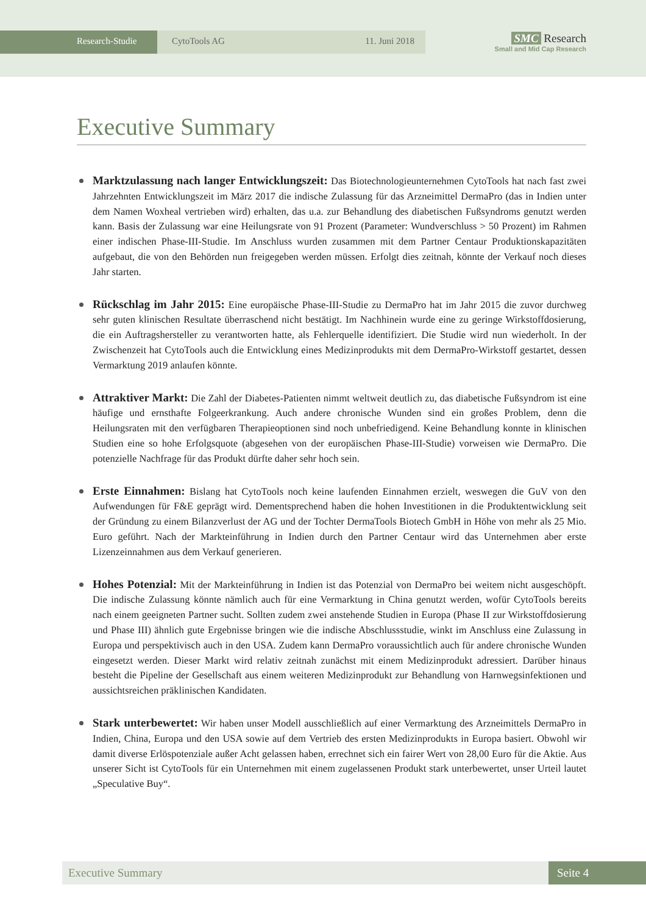Research-Studie CytoTools AG 11. Juni 2018
SMC Research
Small and Mid Cap Research
Executive Summary
Marktzulassung nach langer Entwicklungszeit: Das Biotechnologieunternehmen CytoTools hat nach fast zwei Jahrzehnten Entwicklungszeit im März 2017 die indische Zulassung für das Arzneimittel DermaPro (das in Indien unter dem Namen Woxheal vertrieben wird) erhalten, das u.a. zur Behandlung des diabetischen Fußsyndroms genutzt werden kann. Basis der Zulassung war eine Heilungsrate von 91 Prozent (Parameter: Wundverschluss > 50 Prozent) im Rahmen einer indischen Phase-III-Studie. Im Anschluss wurden zusammen mit dem Partner Centaur Produktionskapazitäten aufgebaut, die von den Behörden nun freigegeben werden müssen. Erfolgt dies zeitnah, könnte der Verkauf noch dieses Jahr starten.
Rückschlag im Jahr 2015: Eine europäische Phase-III-Studie zu DermaPro hat im Jahr 2015 die zuvor durchweg sehr guten klinischen Resultate überraschend nicht bestätigt. Im Nachhinein wurde eine zu geringe Wirkstoffdosierung, die ein Auftragshersteller zu verantworten hatte, als Fehlerquelle identifiziert. Die Studie wird nun wiederholt. In der Zwischenzeit hat CytoTools auch die Entwicklung eines Medizinprodukts mit dem DermaPro-Wirkstoff gestartet, dessen Vermarktung 2019 anlaufen könnte.
Attraktiver Markt: Die Zahl der Diabetes-Patienten nimmt weltweit deutlich zu, das diabetische Fußsyndrom ist eine häufige und ernsthafte Folgeerkrankung. Auch andere chronische Wunden sind ein großes Problem, denn die Heilungsraten mit den verfügbaren Therapieoptionen sind noch unbefriedigend. Keine Behandlung konnte in klinischen Studien eine so hohe Erfolgsquote (abgesehen von der europäischen Phase-III-Studie) vorweisen wie DermaPro. Die potenzielle Nachfrage für das Produkt dürfte daher sehr hoch sein.
Erste Einnahmen: Bislang hat CytoTools noch keine laufenden Einnahmen erzielt, weswegen die GuV von den Aufwendungen für F&E geprägt wird. Dementsprechend haben die hohen Investitionen in die Produktentwicklung seit der Gründung zu einem Bilanzverlust der AG und der Tochter DermaTools Biotech GmbH in Höhe von mehr als 25 Mio. Euro geführt. Nach der Markteinführung in Indien durch den Partner Centaur wird das Unternehmen aber erste Lizenzeinnahmen aus dem Verkauf generieren.
Hohes Potenzial: Mit der Markteinführung in Indien ist das Potenzial von DermaPro bei weitem nicht ausgeschöpft. Die indische Zulassung könnte nämlich auch für eine Vermarktung in China genutzt werden, wofür CytoTools bereits nach einem geeigneten Partner sucht. Sollten zudem zwei anstehende Studien in Europa (Phase II zur Wirkstoffdosierung und Phase III) ähnlich gute Ergebnisse bringen wie die indische Abschlussstudie, winkt im Anschluss eine Zulassung in Europa und perspektivisch auch in den USA. Zudem kann DermaPro voraussichtlich auch für andere chronische Wunden eingesetzt werden. Dieser Markt wird relativ zeitnah zunächst mit einem Medizinprodukt adressiert. Darüber hinaus besteht die Pipeline der Gesellschaft aus einem weiteren Medizinprodukt zur Behandlung von Harnwegsinfektionen und aussichtsreichen präklinischen Kandidaten.
Stark unterbewertet: Wir haben unser Modell ausschließlich auf einer Vermarktung des Arzneimittels DermaPro in Indien, China, Europa und den USA sowie auf dem Vertrieb des ersten Medizinprodukts in Europa basiert. Obwohl wir damit diverse Erlöspotenziale außer Acht gelassen haben, errechnet sich ein fairer Wert von 28,00 Euro für die Aktie. Aus unserer Sicht ist CytoTools für ein Unternehmen mit einem zugelassenen Produkt stark unterbewertet, unser Urteil lautet „Speculative Buy“.
Executive Summary Seite 4